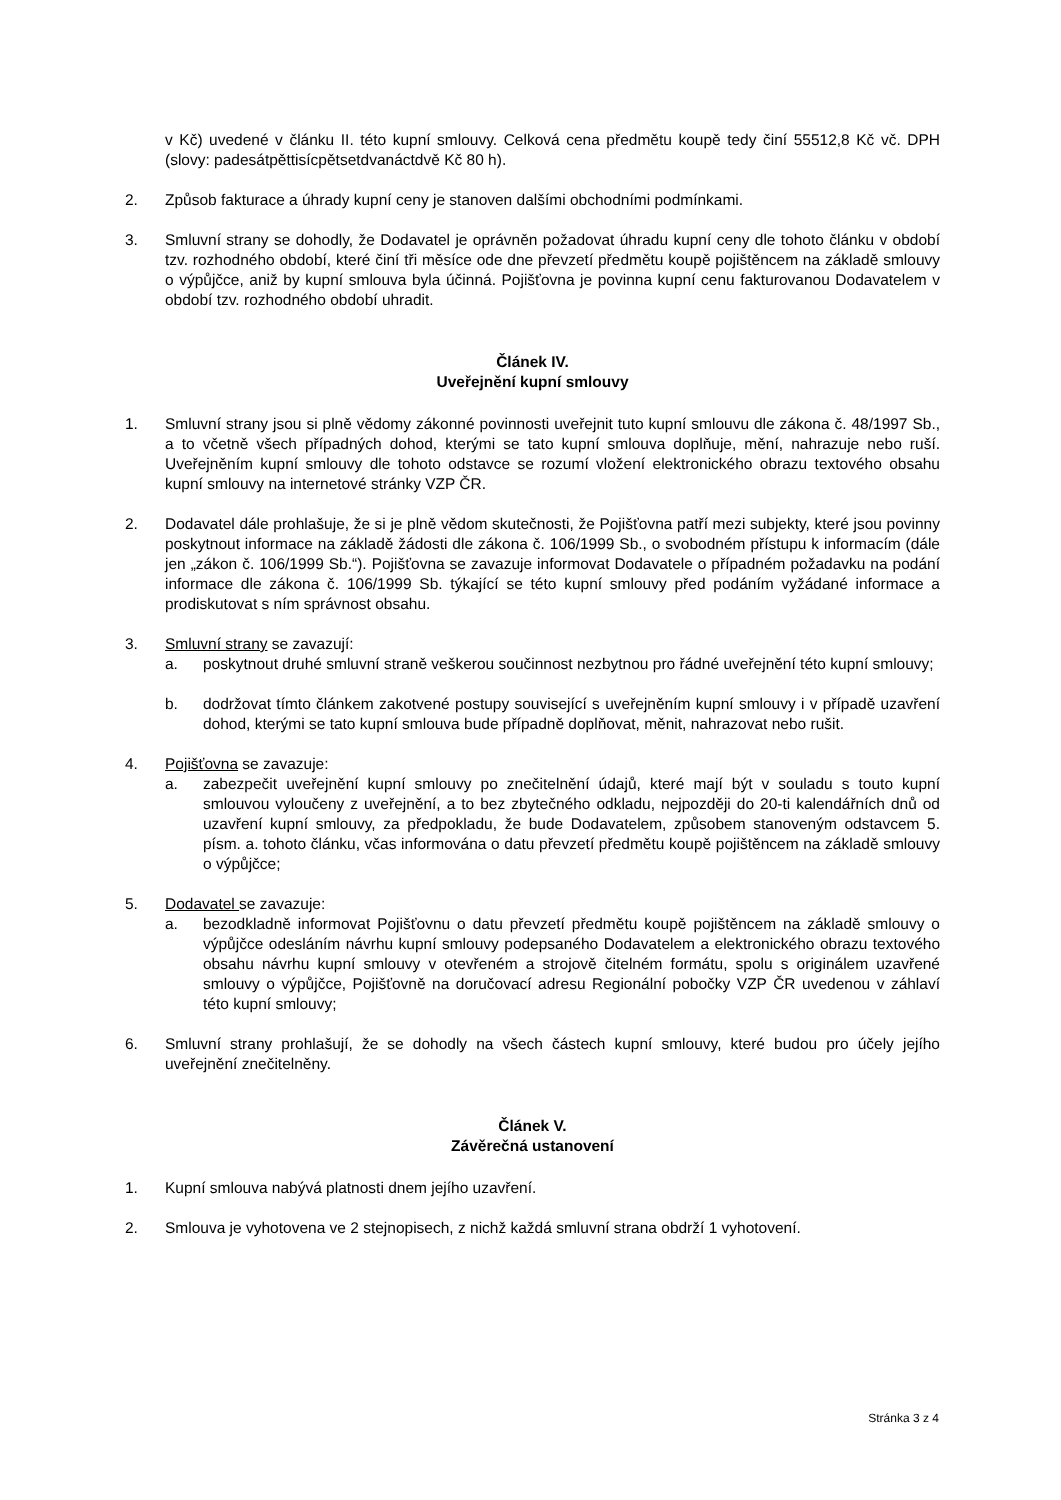v Kč) uvedené v článku II. této kupní smlouvy. Celková cena předmětu koupě tedy činí 55512,8 Kč vč. DPH (slovy: padesátpěttisícpětsetdvanáctdvě Kč 80 h).
2. Způsob fakturace a úhrady kupní ceny je stanoven dalšími obchodními podmínkami.
3. Smluvní strany se dohodly, že Dodavatel je oprávněn požadovat úhradu kupní ceny dle tohoto článku v období tzv. rozhodného období, které činí tři měsíce ode dne převzetí předmětu koupě pojištěncem na základě smlouvy o výpůjčce, aniž by kupní smlouva byla účinná. Pojišťovna je povinna kupní cenu fakturovanou Dodavatelem v období tzv. rozhodného období uhradit.
Článek IV.
Uveřejnění kupní smlouvy
1. Smluvní strany jsou si plně vědomy zákonné povinnosti uveřejnit tuto kupní smlouvu dle zákona č. 48/1997 Sb., a to včetně všech případných dohod, kterými se tato kupní smlouva doplňuje, mění, nahrazuje nebo ruší. Uveřejněním kupní smlouvy dle tohoto odstavce se rozumí vložení elektronického obrazu textového obsahu kupní smlouvy na internetové stránky VZP ČR.
2. Dodavatel dále prohlašuje, že si je plně vědom skutečnosti, že Pojišťovna patří mezi subjekty, které jsou povinny poskytnout informace na základě žádosti dle zákona č. 106/1999 Sb., o svobodném přístupu k informacím (dále jen „zákon č. 106/1999 Sb.“). Pojišťovna se zavazuje informovat Dodavatele o případném požadavku na podání informace dle zákona č. 106/1999 Sb. týkající se této kupní smlouvy před podáním vyžádané informace a prodiskutovat s ním správnost obsahu.
3. Smluvní strany se zavazují:
a. poskytnout druhé smluvní straně veškerou součinnost nezbytnou pro řádné uveřejnění této kupní smlouvy;
b. dodržovat tímto článkem zakotvené postupy související s uveřejněním kupní smlouvy i v případě uzavření dohod, kterými se tato kupní smlouva bude případně doplňovat, měnit, nahrazovat nebo rušit.
4. Pojišťovna se zavazuje:
a. zabezpečit uveřejnění kupní smlouvy po znečitelnění údajů, které mají být v souladu s touto kupní smlouvou vyloučeny z uveřejnění, a to bez zbytečného odkladu, nejpozději do 20-ti kalendářních dnů od uzavření kupní smlouvy, za předpokladu, že bude Dodavatelem, způsobem stanoveným odstavcem 5. písm. a. tohoto článku, včas informována o datu převzetí předmětu koupě pojištěncem na základě smlouvy o výpůjčce;
5. Dodavatel se zavazuje:
a. bezodkladně informovat Pojišťovnu o datu převzetí předmětu koupě pojištěncem na základě smlouvy o výpůjčce odesláním návrhu kupní smlouvy podepsaného Dodavatelem a elektronického obrazu textového obsahu návrhu kupní smlouvy v otevřeném a strojově čitelném formátu, spolu s originálem uzavřené smlouvy o výpůjčce, Pojišťovně na doručovací adresu Regionální pobočky VZP ČR uvedenou v záhlaví této kupní smlouvy;
6. Smluvní strany prohlašují, že se dohodly na všech částech kupní smlouvy, které budou pro účely jejího uveřejnění znečitelněny.
Článek V.
Závěrečná ustanovení
1. Kupní smlouva nabývá platnosti dnem jejího uzavření.
2. Smlouva je vyhotovena ve 2 stejnopisech, z nichž každá smluvní strana obdrží 1 vyhotovení.
Stránka 3 z 4